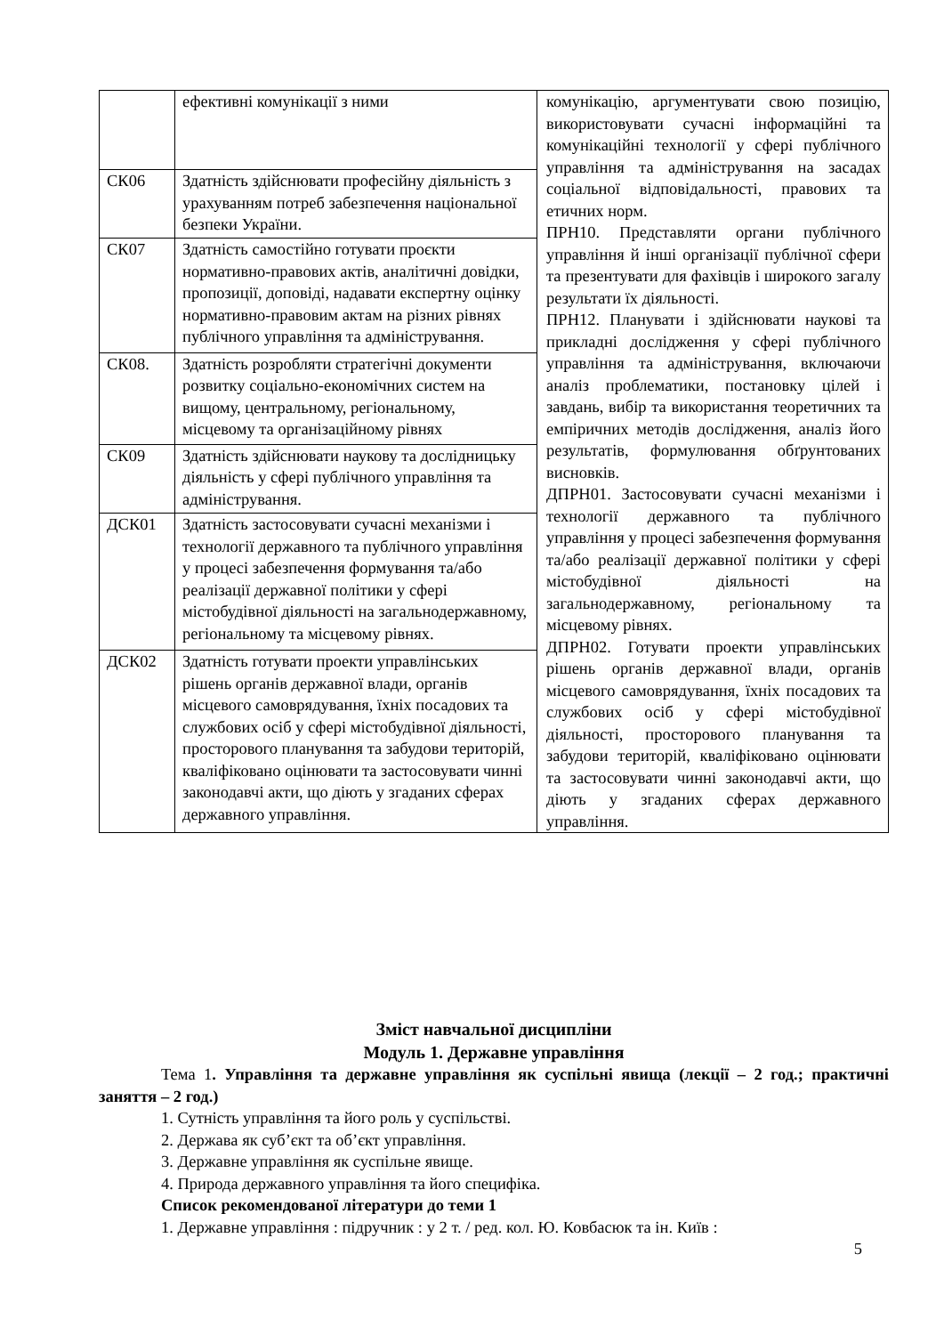| | ефективні комунікації з ними | комунікацію, аргументувати свою позицію, використовувати сучасні інформаційні та комунікаційні технології у сфері публічного управління та адміністрування на засадах соціальної відповідальності, правових та етичних норм. ПРН10. Представляти органи публічного управління й інші організації публічної сфери та презентувати для фахівців і широкого загалу результати їх діяльності. ПРН12. Планувати і здійснювати наукові та прикладні дослідження у сфері публічного управління та адміністрування, включаючи аналіз проблематики, постановку цілей і завдань, вибір та використання теоретичних та емпіричних методів дослідження, аналіз його результатів, формулювання обґрунтованих висновків. ДПРН01. Застосовувати сучасні механізми і технології державного та публічного управління у процесі забезпечення формування та/або реалізації державної політики у сфері містобудівної діяльності на загальнодержавному, регіональному та місцевому рівнях. ДПРН02. Готувати проекти управлінських рішень органів державної влади, органів місцевого самоврядування, їхніх посадових та службових осіб у сфері містобудівної діяльності, просторового планування та забудови територій, кваліфіковано оцінювати та застосовувати чинні законодавчі акти, що діють у згаданих сферах державного управління. |
| СК06 | Здатність здійснювати професійну діяльність з урахуванням потреб забезпечення національної безпеки України. | |
| СК07 | Здатність самостійно готувати проєкти нормативно-правових актів, аналітичні довідки, пропозиції, доповіді, надавати експертну оцінку нормативно-правовим актам на різних рівнях публічного управління та адміністрування. | |
| СК08. | Здатність розробляти стратегічні документи розвитку соціально-економічних систем на вищому, центральному, регіональному, місцевому та організаційному рівнях | |
| СК09 | Здатність здійснювати наукову та дослідницьку діяльність у сфері публічного управління та адміністрування. | |
| ДСК01 | Здатність застосовувати сучасні механізми і технології державного та публічного управління у процесі забезпечення формування та/або реалізації державної політики у сфері містобудівної діяльності на загальнодержавному, регіональному та місцевому рівнях. | |
| ДСК02 | Здатність готувати проекти управлінських рішень органів державної влади, органів місцевого самоврядування, їхніх посадових та службових осіб у сфері містобудівної діяльності, просторового планування та забудови територій, кваліфіковано оцінювати та застосовувати чинні законодавчі акти, що діють у згаданих сферах державного управління. | |
Зміст навчальної дисципліни
Модуль 1. Державне управління
Тема 1. Управління та державне управління як суспільні явища (лекції – 2 год.; практичні заняття – 2 год.)
1. Сутність управління та його роль у суспільстві.
2. Держава як суб’єкт та об’єкт управління.
3. Державне управління як суспільне явище.
4. Природа державного управління та його специфіка.
Список рекомендованої літератури до теми 1
1. Державне управління : підручник : у 2 т. / ред. кол. Ю. Ковбасюк та ін. Київ :
5